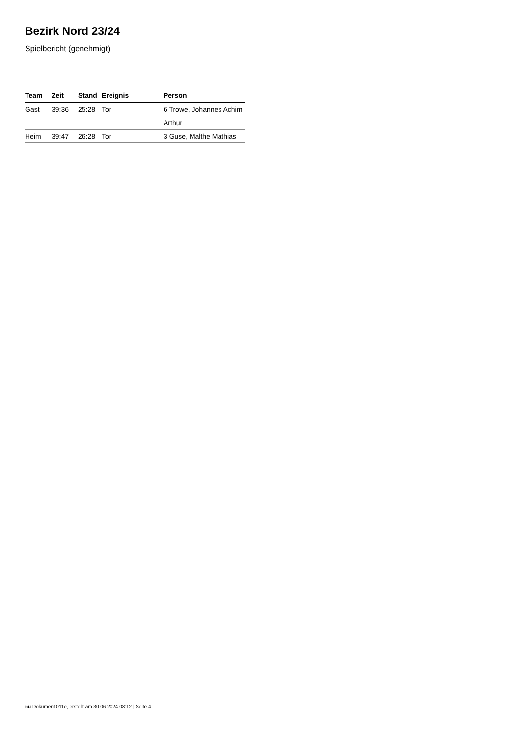Bezirk Nord 23/24
Spielbericht (genehmigt)
| Team | Zeit | Stand | Ereignis | Person |
| --- | --- | --- | --- | --- |
| Gast | 39:36 | 25:28 | Tor | 6 Trowe, Johannes Achim Arthur |
| Heim | 39:47 | 26:28 | Tor | 3 Guse, Malthe Mathias |
nu.Dokument 011e, erstellt am 30.06.2024 08:12 | Seite 4